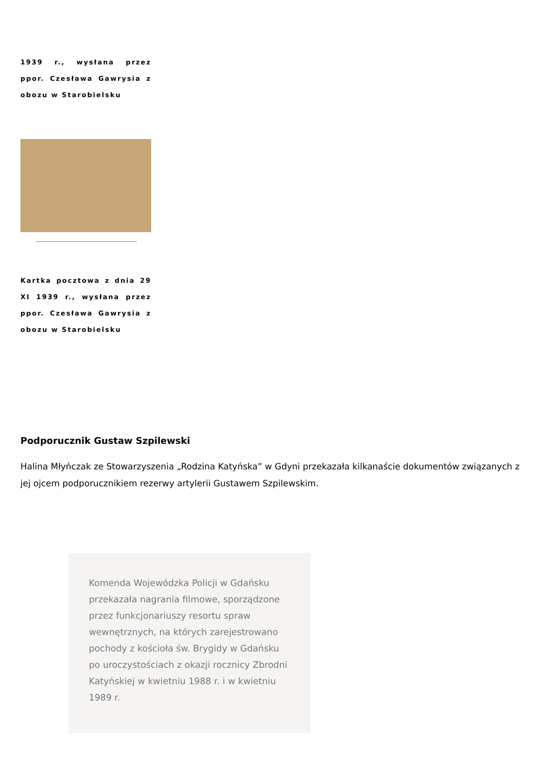1939 r., wysłana przez ppor. Czesława Gawrysia z obozu w Starobielsku
Kartka pocztowa z dnia 29 XI 1939 r., wysłana przez ppor. Czesława Gawrysia z obozu w Starobielsku
Podporucznik Gustaw Szpilewski
Halina Młyńczak ze Stowarzyszenia „Rodzina Katyńska” w Gdyni przekazała kilkanaście dokumentów związanych z jej ojcem podporucznikiem rezerwy artylerii Gustawem Szpilewskim.
Komenda Wojewódzka Policji w Gdańsku przekazała nagrania filmowe, sporządzone przez funkcjonariuszy resortu spraw wewnętrznych, na których zarejestrowano pochody z kościoła św. Brygidy w Gdańsku po uroczystościach z okazji rocznicy Zbrodni Katyńskiej w kwietniu 1988 r. i w kwietniu 1989 r.